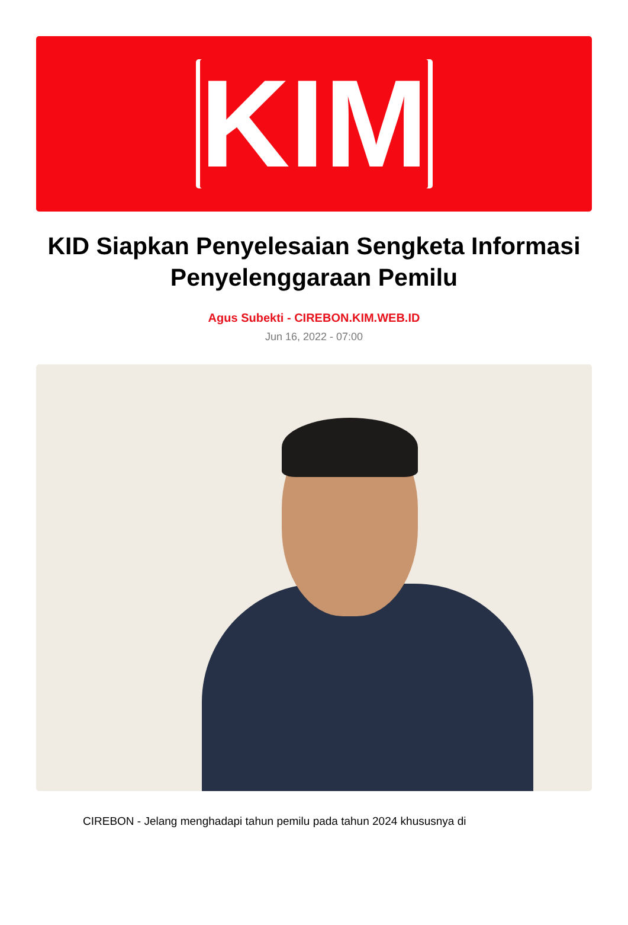KIM
KID Siapkan Penyelesaian Sengketa Informasi Penyelenggaraan Pemilu
Agus Subekti - CIREBON.KIM.WEB.ID
Jun 16, 2022 - 07:00
CIREBON - Jelang menghadapi tahun pemilu pada tahun 2024 khususnya di